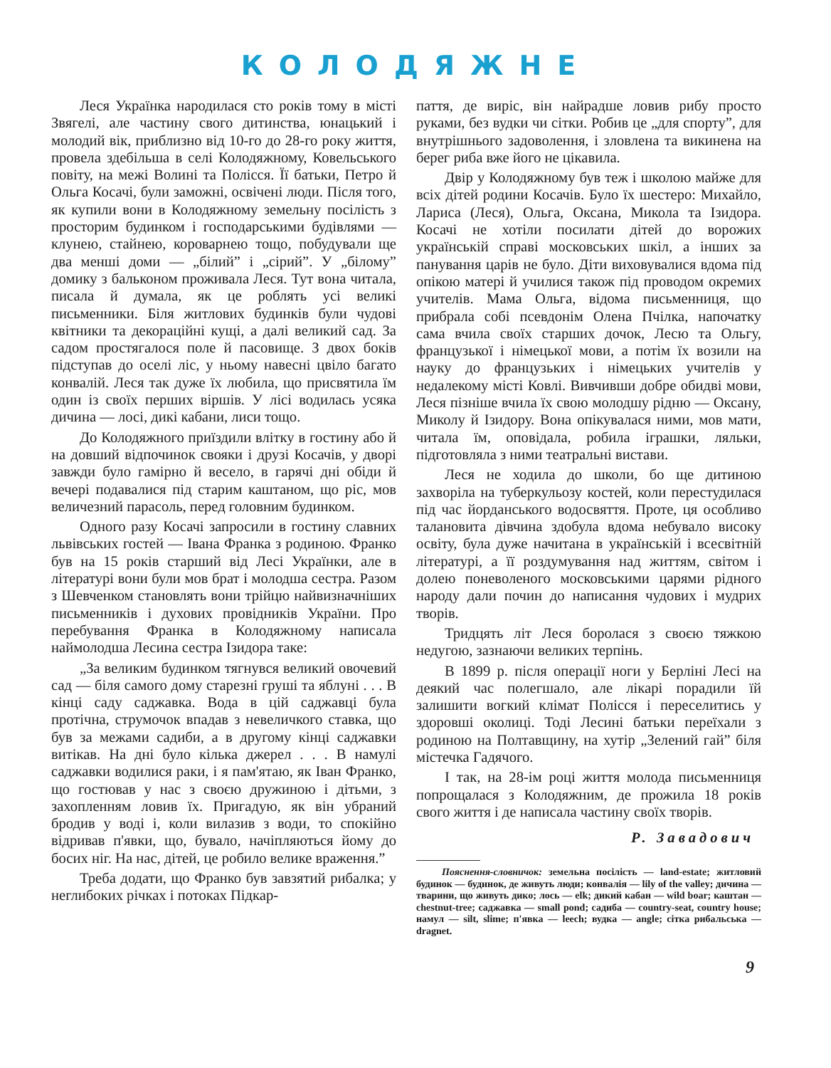КОЛОДЯЖНЕ
Леся Українка народилася сто років тому в місті Звягелі, але частину свого дитинства, юнацький і молодий вік, приблизно від 10-го до 28-го року життя, провела здебільша в селі Колодяжному, Ковельського повіту, на межі Волині та Полісся. Її батьки, Петро й Ольга Косачі, були заможні, освічені люди. Після того, як купили вони в Колодяжному земельну посілість з просторим будинком і господарськими будівлями — клунею, стайнею, короварнею тощо, побудували ще два менші доми — „білий” і „сірий”. У „білому” домику з бальконом проживала Леся. Тут вона читала, писала й думала, як це роблять усі великі письменники. Біля житлових будинків були чудові квітники та декораційні кущі, а далі великий сад. За садом простягалося поле й пасовище. З двох боків підступав до оселі ліс, у ньому навесні цвіло багато конвалій. Леся так дуже їх любила, що присвятила їм один із своїх перших віршів. У лісі водилась усяка дичина — лосі, дикі кабани, лиси тощо.
До Колодяжного приїздили влітку в гостину або й на довший відпочинок свояки і друзі Косачів, у дворі завжди було гамірно й весело, в гарячі дні обіди й вечері подавалися під старим каштаном, що ріс, мов величезний парасоль, перед головним будинком.
Одного разу Косачі запросили в гостину славних львівських гостей — Івана Франка з родиною. Франко був на 15 років старший від Лесі Українки, але в літературі вони були мов брат і молодша сестра. Разом з Шевченком становлять вони трійцю найвизначніших письменників і духових провідників України. Про перебування Франка в Колодяжному написала наймолодша Лесина сестра Ізидора таке:
„За великим будинком тягнувся великий овочевий сад — біля самого дому старезні груші та яблуні . . . В кінці саду саджавка. Вода в цій саджавці була протічна, струмочок впадав з невеличкого ставка, що був за межами садиби, а в другому кінці саджавки витікав. На дні було кілька джерел . . . В намулі саджавки водилися раки, і я пам'ятаю, як Іван Франко, що гостював у нас з своєю дружиною і дітьми, з захопленням ловив їх. Пригадую, як він убраний бродив у воді і, коли вилазив з води, то спокійно відривав п'явки, що, бувало, начіпляються йому до босих ніг. На нас, дітей, це робило велике враження.”
Треба додати, що Франко був завзятий рибалка; у неглибоких річках і потоках Підкар-
паття, де виріс, він найрадше ловив рибу просто руками, без вудки чи сітки. Робив це „для спорту”, для внутрішнього задоволення, і зловлена та викинена на берег риба вже його не цікавила.
Двір у Колодяжному був теж і школою майже для всіх дітей родини Косачів. Було їх шестеро: Михайло, Лариса (Леся), Ольга, Оксана, Микола та Ізидора. Косачі не хотіли посилати дітей до ворожих українській справі московських шкіл, а інших за панування царів не було. Діти виховувалися вдома під опікою матері й училися також під проводом окремих учителів. Мама Ольга, відома письменниця, що прибрала собі псевдонім Олена Пчілка, напочатку сама вчила своїх старших дочок, Лесю та Ольгу, французької і німецької мови, а потім їх возили на науку до французьких і німецьких учителів у недалекому місті Ковлі. Вивчивши добре обидві мови, Леся пізніше вчила їх свою молодшу рідню — Оксану, Миколу й Ізидору. Вона опікувалася ними, мов мати, читала їм, оповідала, робила іграшки, ляльки, підготовляла з ними театральні вистави.
Леся не ходила до школи, бо ще дитиною захворіла на туберкульозу костей, коли перестудилася під час йорданського водосвяття. Проте, ця особливо талановита дівчина здобула вдома небувало високу освіту, була дуже начитана в українській і всесвітній літературі, а її роздумування над життям, світом і долею поневоленого московськими царями рідного народу дали почин до написання чудових і мудрих творів.
Тридцять літ Леся боролася з своєю тяжкою недугою, зазнаючи великих терпінь.
В 1899 р. після операції ноги у Берліні Лесі на деякий час полегшало, але лікарі порадили їй залишити вогкий клімат Полісся і переселитись у здоровші околиці. Тоді Лесині батьки переїхали з родиною на Полтавщину, на хутір „Зелений гай” біля містечка Гадячого.
І так, на 28-ім році життя молода письменниця попрощалася з Колодяжним, де прожила 18 років свого життя і де написала частину своїх творів.
Р. Завадович
Пояснення-словничок: земельна посілість — land-estate; житловий будинок — будинок, де живуть люди; конвалія — lily of the valley; дичина — тварини, що живуть дико; лось — elk; дикий кабан — wild boar; каштан — chestnut-tree; саджавка — small pond; садиба — country-seat, country house; намул — silt, slime; п'явка — leech; вудка — angle; сітка рибальська — dragnet.
9